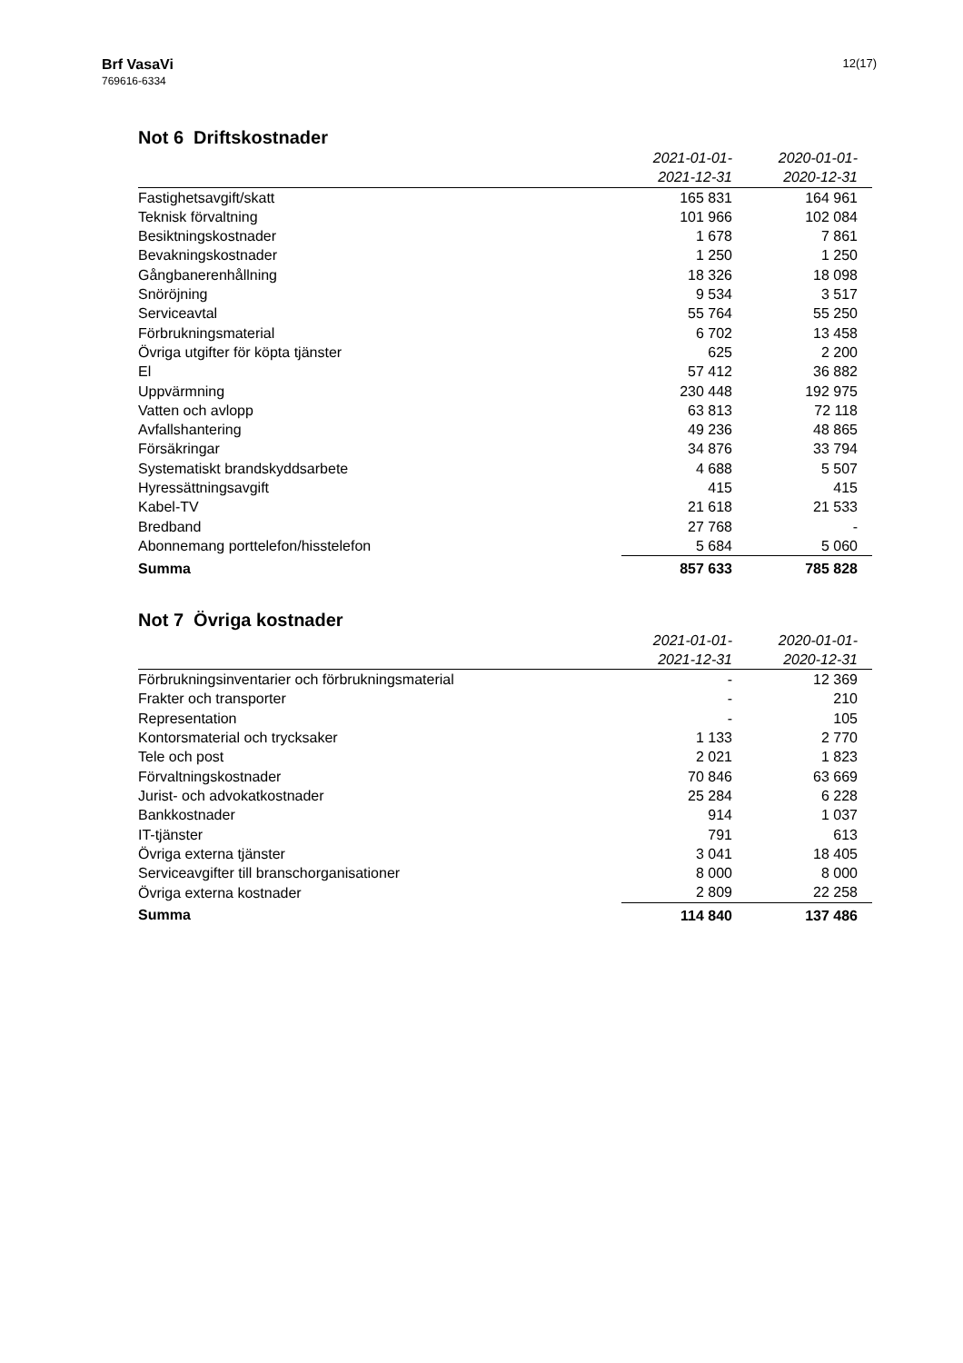Brf VasaVi
769616-6334
12(17)
Not 6 Driftskostnader
| | 2021-01-01- 2021-12-31 | 2020-01-01- 2020-12-31 |
| --- | --- | --- |
| Fastighetsavgift/skatt | 165 831 | 164 961 |
| Teknisk förvaltning | 101 966 | 102 084 |
| Besiktningskostnader | 1 678 | 7 861 |
| Bevakningskostnader | 1 250 | 1 250 |
| Gångbanerenhållning | 18 326 | 18 098 |
| Snöröjning | 9 534 | 3 517 |
| Serviceavtal | 55 764 | 55 250 |
| Förbrukningsmaterial | 6 702 | 13 458 |
| Övriga utgifter för köpta tjänster | 625 | 2 200 |
| El | 57 412 | 36 882 |
| Uppvärmning | 230 448 | 192 975 |
| Vatten och avlopp | 63 813 | 72 118 |
| Avfallshantering | 49 236 | 48 865 |
| Försäkringar | 34 876 | 33 794 |
| Systematiskt brandskyddsarbete | 4 688 | 5 507 |
| Hyressättningsavgift | 415 | 415 |
| Kabel-TV | 21 618 | 21 533 |
| Bredband | 27 768 | - |
| Abonnemang porttelefon/hisstelefon | 5 684 | 5 060 |
| Summa | 857 633 | 785 828 |
Not 7 Övriga kostnader
| | 2021-01-01- 2021-12-31 | 2020-01-01- 2020-12-31 |
| --- | --- | --- |
| Förbrukningsinventarier och förbrukningsmaterial | - | 12 369 |
| Frakter och transporter | - | 210 |
| Representation | - | 105 |
| Kontorsmaterial och trycksaker | 1 133 | 2 770 |
| Tele och post | 2 021 | 1 823 |
| Förvaltningskostnader | 70 846 | 63 669 |
| Jurist- och advokatkostnader | 25 284 | 6 228 |
| Bankkostnader | 914 | 1 037 |
| IT-tjänster | 791 | 613 |
| Övriga externa tjänster | 3 041 | 18 405 |
| Serviceavgifter till branschorganisationer | 8 000 | 8 000 |
| Övriga externa kostnader | 2 809 | 22 258 |
| Summa | 114 840 | 137 486 |